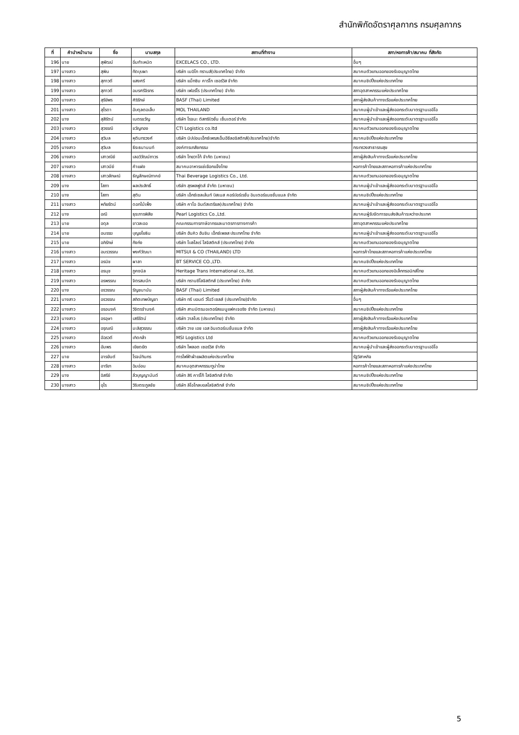สำนักพิกัดอัตราศุลกากร กรมศุลกากร
| ที่ | คำนำหน้านาม | ชื่อ | นามสกุล | สถานที่ทำงาน | สภา/หอการค้า/สมาคม ที่สังกัด |
| --- | --- | --- | --- | --- | --- |
| 196 | นาย | สุพัฒน์ | อิ่มกำเหนิด | EXCELACS CO., LTD. | อื่นๆ |
| 197 | นางสาว | สุพิน | ทัดบุบผา | บริษัท เมอิโก ทรานส์(ประเทศไทย) จำกัด | สมาคมตัวแทนออกของรับอนุญาตไทย |
| 198 | นางสาว | สุภาวดี | แสงศรี | บริษัท แม็กซิม คาร์โก เซอร์วิส จำกัด | สมาคมชิปปิ้งแห่งประเทศไทย |
| 199 | นางสาว | สุภาวดี | อมรศรีจิรทร | บริษัท เฟอร์โร (ประเทศไทย) จำกัด | สภาอุตสาหกรรมแห่งประเทศไทย |
| 200 | นางสาว | สุรีย์พร | ศิริรักษ์ | BASF (Thai) Limited | สภาผู้ส่งสินค้าทางเรือแห่งประเทศไทย |
| 201 | นางสาว | สุไรดา | อับดุลตอเล็บ | MOL THAILAND | สมาคมผู้นำเข้าและผู้ส่งออกระดับมาตรฐานเออีโอ |
| 202 | นาง | สุสีรัตน์ | เนตรขวัญ | บริษัท โรจนะ ดิสทริบิวชั่น เซ็นเตอร์ จำกัด | สมาคมผู้นำเข้าและผู้ส่งออกระดับมาตรฐานเออีโอ |
| 203 | นางสาว | สุวรรณี | ขวัญทอง | CTI Logistics co.ltd | สมาคมตัวแทนออกของรับอนุญาตไทย |
| 204 | นางสาว | สุวิมล | หุตินทรวงศ์ | บริษัท นิปปอนเอ็กซ์เพรสเอ็นอีซีลอจิสติกส์(ประเทศไทย)จำกัด | สมาคมชิปปิ้งแห่งประเทศไทย |
| 205 | นางสาว | สุวิมล | ธีระธนานนท์ | องค์การเภสัชกรรม | กระทรวงสาธารณสุข |
| 206 | นางสาว | เสาวณีย์ | เลอวิวัฒน์ถาวร | บริษัท ไทยวาโก้ จำกัด (มหาชน) | สภาผู้ส่งสินค้าทางเรือแห่งประเทศไทย |
| 207 | นางสาว | เสาวนีย์ | คำแฝง | สมาคมอาหารแช่เยือกแข็งไทย | หอการค้าไทยและสภาหอการค้าแห่งประเทศไทย |
| 208 | นางสาว | เสาวลักษณ์ | ธัญลักษณ์ภาคย์ | Thai Beverage Logistics Co., Ltd. | สมาคมตัวแทนออกของรับอนุญาตไทย |
| 209 | นาง | โสภา | ผลประสิทธิ์ | บริษัท สุรพลฟูดส์ จำกัด (มหาชน) | สมาคมผู้นำเข้าและผู้ส่งออกระดับมาตรฐานเออีโอ |
| 210 | นาง | โสภา | สุติน | บริษัท เอ็กซ์เซลเล้นท์ บิสเนส คอร์ปอร์เรชั่น อินเตอร์แนชชั่นแนล จำกัด | สมาคมชิปปิ้งแห่งประเทศไทย |
| 211 | นางสาว | หทัยรัตน์ | ดอกไม้เพ็ง | บริษัท คาโอ อินดัสเตรียล(ประเทศไทย) จำกัด | สมาคมผู้นำเข้าและผู้ส่งออกระดับมาตรฐานเออีโอ |
| 212 | นาง | อณี | ธุระภารพิสัย | Pearl Logistics Co.,Ltd. | สมาคมผู้รับจัดการขนส่งสินค้าระหว่างประเทศ |
| 213 | นาย | อดุล | ขาวละออ | คณะกรรมการภาษีอากรและมาตรการทางการค้า | สภาอุตสาหกรรมแห่งประเทศไทย |
| 214 | นาย | อนรรฆ | บุญยโยธิน | บริษัท ฮันคิว ฮันชิน เอ็กซ์เพลส ประเทศไทย จำกัด | สมาคมผู้นำเข้าและผู้ส่งออกระดับมาตรฐานเออีโอ |
| 215 | นาย | อภิรักษ์ | กังก่ง | บริษัท โบลโลเร่ โลจิสติคส์ (ประเทศไทย) จำกัด | สมาคมตัวแทนออกของรับอนุญาตไทย |
| 216 | นางสาว | อมรวรรณ | พงศ์วัฒนา | MITSUI & CO (THAILAND) LTD | หอการค้าไทยและสภาหอการค้าแห่งประเทศไทย |
| 217 | นางสาว | อรนิช | ผาลา | BT SERVICE CO.,LTD. | สมาคมชิปปิ้งแห่งประเทศไทย |
| 218 | นางสาว | อรนุช | ภูคงนิล | Heritage Trans International co,.ltd. | สมาคมตัวแทนออกของอิเล็กทรอนิกส์ไทย |
| 219 | นางสาว | อรพรรณ | จิตรสมนึก | บริษัท ทรานซีโลจิสติกส์ (ประเทศไทย) จำกัด | สมาคมตัวแทนออกของรับอนุญาตไทย |
| 220 | นาง | อรวรรณ | รัญชนานัน | BASF (Thai) Limited | สภาผู้ส่งสินค้าทางเรือแห่งประเทศไทย |
| 221 | นางสาว | อรวรรณ | สถิตเทพบัญชา | บริษัท ทรี บอนด์ วีไอวี เซลส์ (ประเทศไทย)จำกัด | อื่นๆ |
| 222 | นางสาว | อรอนงค์ | วิจิตรจำนงค์ | บริษัท สามมิตรมอเตอร์สแมนูแฟคเจอริง จำกัด (มหาชน) | สมาคมชิปปิ้งแห่งประเทศไทย |
| 223 | นางสาว | อรอุษา | เสรีรัตน์ | บริษัท วาลโบร (ประเทศไทย) จำกัด | สภาผู้ส่งสินค้าทางเรือแห่งประเทศไทย |
| 224 | นางสาว | อรุณณี | มะลิสุวรรณ | บริษัท วาย เอช เอส อินเตอร์เนชั่นแนล จำกัด | สภาผู้ส่งสินค้าทางเรือแห่งประเทศไทย |
| 225 | นางสาว | อัฉรวดี | เกิดกล้า | MSI Logistics Ltd | สมาคมตัวแทนออกของรับอนุญาตไทย |
| 226 | นางสาว | อัมพร | เยียดยัด | บริษัท ไพลอต เซอร์วิส จำกัด | สมาคมผู้นำเข้าและผู้ส่งออกระดับมาตรฐานเออีโอ |
| 227 | นาย | อารยันต์ | โรจน์ทินกร | การไฟฟ้าฝ่ายผลิตแห่งประเทศไทย | รัฐวิสาหกิจ |
| 228 | นางสาว | อารียา | ฉิมอ่อน | สมาคมอุตสาหกรรมทูน่าไทย | หอการค้าไทยและสภาหอการค้าแห่งประเทศไทย |
| 229 | นาง | อิสรีย์ | ลิ่วบุญญานันต์ | บริษัท สิริ คาร์โก้ โลจิสติกส์ จำกัด | สมาคมชิปปิ้งแห่งประเทศไทย |
| 230 | นางสาว | อุไร | วิริบตระกูลชัย | บริษัท ลีโอโกลบอลโลจิสติกส์ จำกัด | สมาคมชิปปิ้งแห่งประเทศไทย |
5